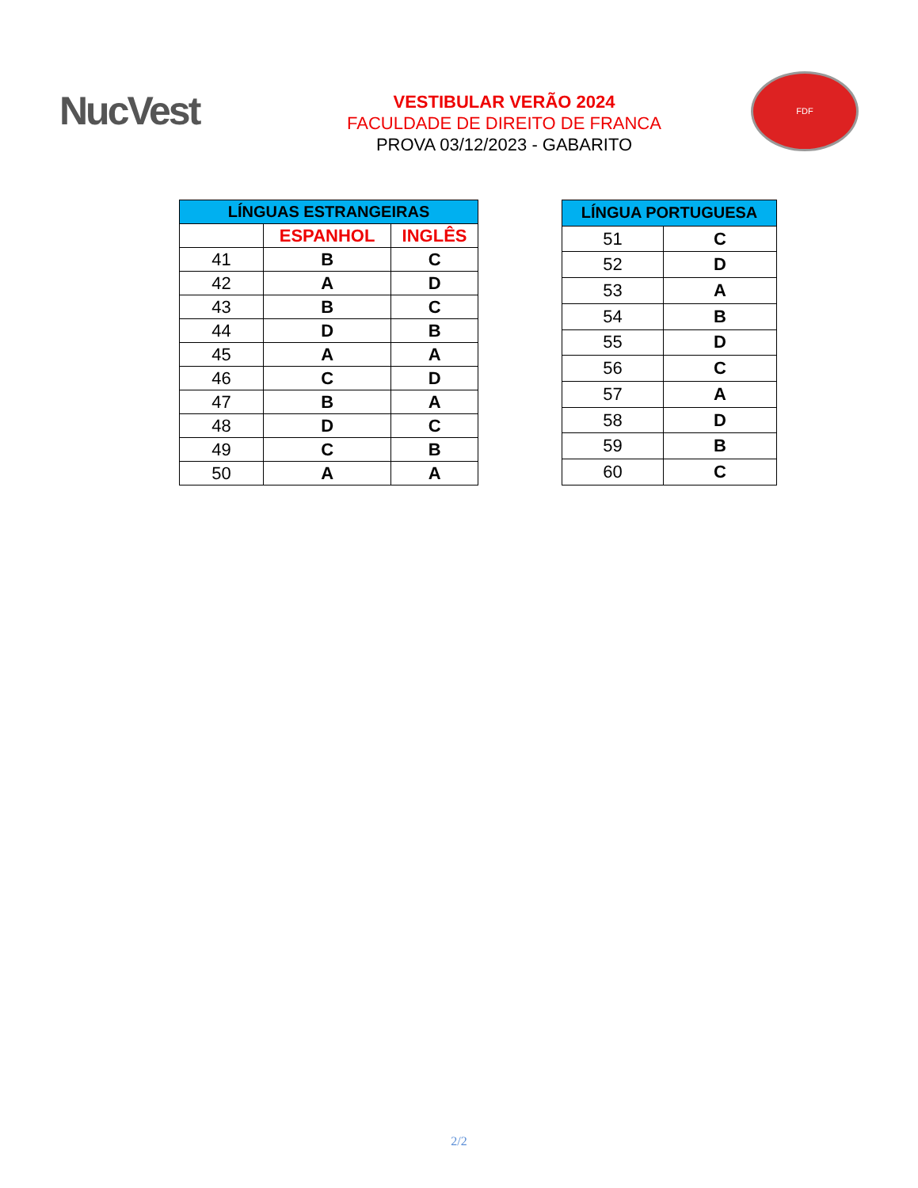NucVest
VESTIBULAR VERÃO 2024
FACULDADE DE DIREITO DE FRANCA
PROVA 03/12/2023 - GABARITO
FDF
| LÍNGUAS ESTRANGEIRAS | | |
| --- | --- | --- |
| | ESPANHOL | INGLÊS |
| 41 | B | C |
| 42 | A | D |
| 43 | B | C |
| 44 | D | B |
| 45 | A | A |
| 46 | C | D |
| 47 | B | A |
| 48 | D | C |
| 49 | C | B |
| 50 | A | A |
| LÍNGUA PORTUGUESA | |
| --- | --- |
| 51 | C |
| 52 | D |
| 53 | A |
| 54 | B |
| 55 | D |
| 56 | C |
| 57 | A |
| 58 | D |
| 59 | B |
| 60 | C |
2/2